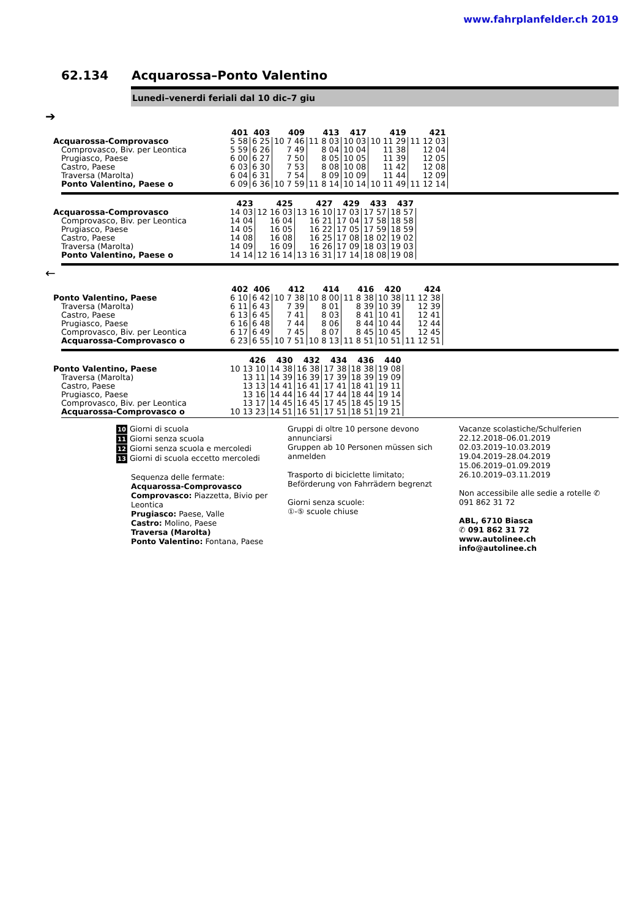www.fahrplanfelder.ch 2019
62.134 Acquarossa–Ponto Valentino
Lunedi–venerdi feriali dal 10 dic–7 giu
➔
| | 401 | 403 | 409 | 413 | 417 | 419 | 421 |
| --- | --- | --- | --- | --- | --- | --- | --- |
| Acquarossa-Comprovasco | 5 58 | 6 25 | 10 7 46 | 11 8 03 | 10 03 | 10 11 29 | 11 12 03 |
| Comprovasco, Biv. per Leontica | 5 59 | 6 26 | 7 49 | 8 04 | 10 04 | 11 38 | 12 04 |
| Prugiasco, Paese | 6 00 | 6 27 | 7 50 | 8 05 | 10 05 | 11 39 | 12 05 |
| Castro, Paese | 6 03 | 6 30 | 7 53 | 8 08 | 10 08 | 11 42 | 12 08 |
| Traversa (Marolta) | 6 04 | 6 31 | 7 54 | 8 09 | 10 09 | 11 44 | 12 09 |
| Ponto Valentino, Paese o | 6 09 | 6 36 | 10 7 59 | 11 8 14 | 10 14 | 10 11 49 | 11 12 14 |
| | 423 | 425 | 427 | 429 | 433 | 437 |
| --- | --- | --- | --- | --- | --- | --- |
| Acquarossa-Comprovasco | 14 03 | 12 16 03 | 13 16 10 | 17 03 | 17 57 | 18 57 |
| Comprovasco, Biv. per Leontica | 14 04 | 16 04 | 16 21 | 17 04 | 17 58 | 18 58 |
| Prugiasco, Paese | 14 05 | 16 05 | 16 22 | 17 05 | 17 59 | 18 59 |
| Castro, Paese | 14 08 | 16 08 | 16 25 | 17 08 | 18 02 | 19 02 |
| Traversa (Marolta) | 14 09 | 16 09 | 16 26 | 17 09 | 18 03 | 19 03 |
| Ponto Valentino, Paese o | 14 14 | 12 16 14 | 13 16 31 | 17 14 | 18 08 | 19 08 |
←
| | 402 | 406 | 412 | 414 | 416 | 420 | 424 |
| --- | --- | --- | --- | --- | --- | --- | --- |
| Ponto Valentino, Paese | 6 10 | 6 42 | 10 7 38 | 10 8 00 | 11 8 38 | 10 38 | 11 12 38 |
| Traversa (Marolta) | 6 11 | 6 43 | 7 39 | 8 01 | 8 39 | 10 39 | 12 39 |
| Castro, Paese | 6 13 | 6 45 | 7 41 | 8 03 | 8 41 | 10 41 | 12 41 |
| Prugiasco, Paese | 6 16 | 6 48 | 7 44 | 8 06 | 8 44 | 10 44 | 12 44 |
| Comprovasco, Biv. per Leontica | 6 17 | 6 49 | 7 45 | 8 07 | 8 45 | 10 45 | 12 45 |
| Acquarossa-Comprovasco o | 6 23 | 6 55 | 10 7 51 | 10 8 13 | 11 8 51 | 10 51 | 11 12 51 |
| | 426 | 430 | 432 | 434 | 436 | 440 |
| --- | --- | --- | --- | --- | --- | --- |
| Ponto Valentino, Paese | 10 13 10 | 14 38 | 16 38 | 17 38 | 18 38 | 19 08 |
| Traversa (Marolta) | 13 11 | 14 39 | 16 39 | 17 39 | 18 39 | 19 09 |
| Castro, Paese | 13 13 | 14 41 | 16 41 | 17 41 | 18 41 | 19 11 |
| Prugiasco, Paese | 13 16 | 14 44 | 16 44 | 17 44 | 18 44 | 19 14 |
| Comprovasco, Biv. per Leontica | 13 17 | 14 45 | 16 45 | 17 45 | 18 45 | 19 15 |
| Acquarossa-Comprovasco o | 10 13 23 | 14 51 | 16 51 | 17 51 | 18 51 | 19 21 |
10 Giorni di scuola
11 Giorni senza scuola
12 Giorni senza scuola e mercoledi
13 Giorni di scuola eccetto mercoledi
Sequenza delle fermate:
Acquarossa-Comprovasco
Comprovasco: Piazzetta, Bivio per Leontica
Prugiasco: Paese, Valle
Castro: Molino, Paese
Traversa (Marolta)
Ponto Valentino: Fontana, Paese
Gruppi di oltre 10 persone devono annunciarsi
Gruppen ab 10 Personen müssen sich anmelden
Trasporto di biciclette limitato; Beförderung von Fahrrädern begrenzt
Giorni senza scuole:
①-⑤ scuole chiuse
Vacanze scolastiche/Schulferien
22.12.2018–06.01.2019
02.03.2019–10.03.2019
19.04.2019–28.04.2019
15.06.2019–01.09.2019
26.10.2019–03.11.2019
Non accessibile alle sedie a rotelle ✆ 091 862 31 72
ABL, 6710 Biasca
✆ 091 862 31 72
www.autolinee.ch
info@autolinee.ch